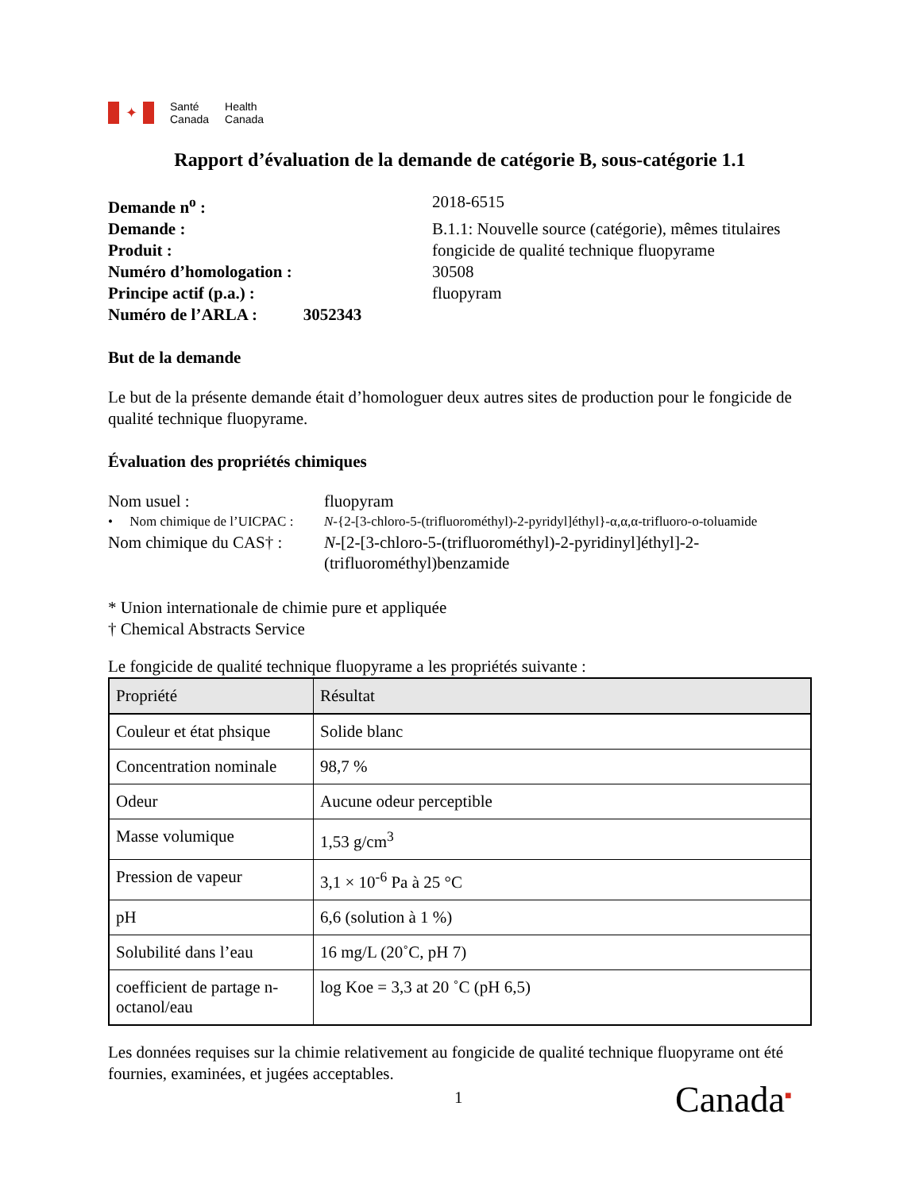✦
Santé
Canada
Health
Canada
Rapport d’évaluation de la demande de catégorie B, sous-catégorie 1.1
Demande n<sup>o</sup> : 2018-6515 Demande : B.1.1: Nouvelle source (catégorie), mêmes titulaires Produit : fongicide de qualité technique fluopyrame Numéro d’homologation : 30508 Principe actif (p.a.) : fluopyram Numéro de l’ARLA : 3052343
But de la demande
Le but de la présente demande était d’homologuer deux autres sites de production pour le fongicide de qualité technique fluopyrame.
Évaluation des propriétés chimiques
Nom usuel : fluopyram • Nom chimique de l’UICPAC : N-{2-[3-chloro-5-(trifluorométhyl)-2-pyridyl]éthyl}-α,α,α-trifluoro-o-toluamide Nom chimique du CAS† : N-[2-[3-chloro-5-(trifluorométhyl)-2-pyridinyl]éthyl]-2-(trifluorométhyl)benzamide
* Union internationale de chimie pure et appliquée
† Chemical Abstracts Service
Le fongicide de qualité technique fluopyrame a les propriétés suivante :
| Propriété | Résultat |
| --- | --- |
| Couleur et état phsique | Solide blanc |
| Concentration nominale | 98,7 % |
| Odeur | Aucune odeur perceptible |
| Masse volumique | 1,53 g/cm<sup>3</sup> |
| Pression de vapeur | 3,1 × 10<sup>-6</sup> Pa à 25 °C |
| pH | 6,6 (solution à 1 %) |
| Solubilité dans l’eau | 16 mg/L (20˚C, pH 7) |
| coefficient de partage n-octanol/eau | log Koe = 3,3 at 20 ˚C (pH 6,5) |
Les données requises sur la chimie relativement au fongicide de qualité technique fluopyrame ont été fournies, examinées, et jugées acceptables.
1 Canada<sup>■</sup>